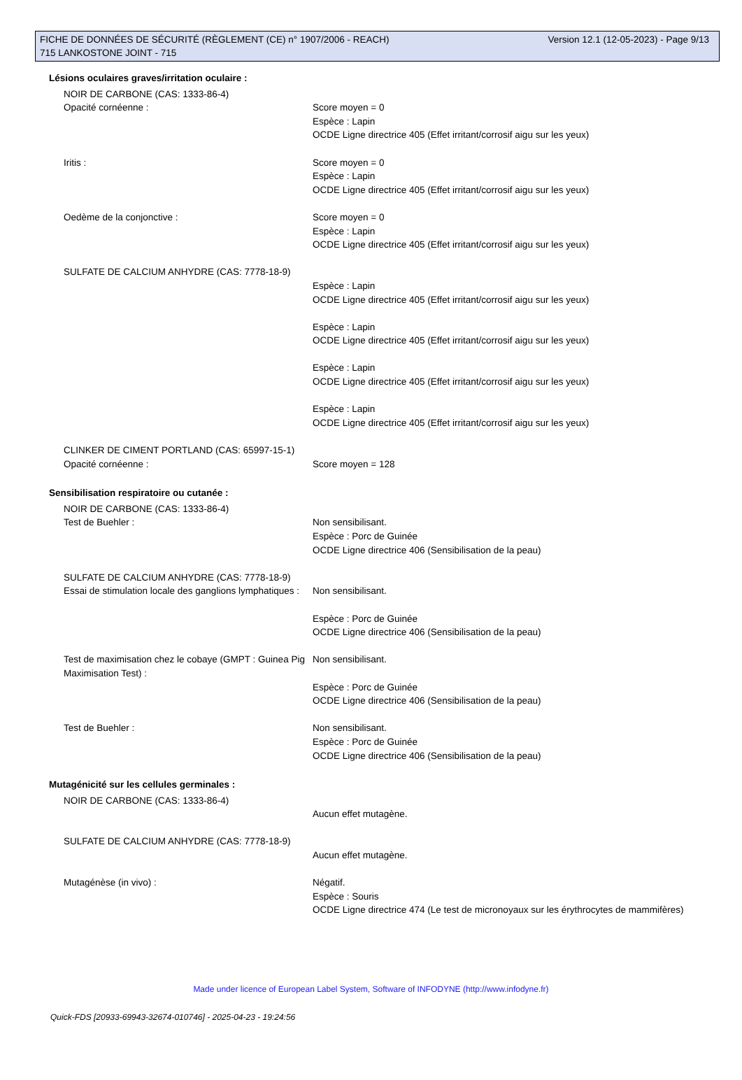Version 12.1 (12-05-2023) - Page 9/13 FICHE DE DONNÉES DE SÉCURITÉ (RÈGLEMENT (CE) n° 1907/2006 - REACH)
715 LANKOSTONE JOINT - 715
Lésions oculaires graves/irritation oculaire :
NOIR DE CARBONE (CAS: 1333-86-4)
Opacité cornéenne : Score moyen = 0
Espèce : Lapin
OCDE Ligne directrice 405 (Effet irritant/corrosif aigu sur les yeux)
Iritis : Score moyen = 0
Espèce : Lapin
OCDE Ligne directrice 405 (Effet irritant/corrosif aigu sur les yeux)
Oedème de la conjonctive : Score moyen = 0
Espèce : Lapin
OCDE Ligne directrice 405 (Effet irritant/corrosif aigu sur les yeux)
SULFATE DE CALCIUM ANHYDRE (CAS: 7778-18-9)
Espèce : Lapin
OCDE Ligne directrice 405 (Effet irritant/corrosif aigu sur les yeux)
Espèce : Lapin
OCDE Ligne directrice 405 (Effet irritant/corrosif aigu sur les yeux)
Espèce : Lapin
OCDE Ligne directrice 405 (Effet irritant/corrosif aigu sur les yeux)
Espèce : Lapin
OCDE Ligne directrice 405 (Effet irritant/corrosif aigu sur les yeux)
CLINKER DE CIMENT PORTLAND (CAS: 65997-15-1)
Opacité cornéenne : Score moyen = 128
Sensibilisation respiratoire ou cutanée :
NOIR DE CARBONE (CAS: 1333-86-4)
Test de Buehler : Non sensibilisant.
Espèce : Porc de Guinée
OCDE Ligne directrice 406 (Sensibilisation de la peau)
SULFATE DE CALCIUM ANHYDRE (CAS: 7778-18-9)
Essai de stimulation locale des ganglions lymphatiques :
Non sensibilisant.
Espèce : Porc de Guinée
OCDE Ligne directrice 406 (Sensibilisation de la peau)
Test de maximisation chez le cobaye (GMPT : Guinea Pig Maximisation Test) :
Non sensibilisant.
Espèce : Porc de Guinée
OCDE Ligne directrice 406 (Sensibilisation de la peau)
Test de Buehler : Non sensibilisant.
Espèce : Porc de Guinée
OCDE Ligne directrice 406 (Sensibilisation de la peau)
Mutagénicité sur les cellules germinales :
NOIR DE CARBONE (CAS: 1333-86-4)
Aucun effet mutagène.
SULFATE DE CALCIUM ANHYDRE (CAS: 7778-18-9)
Aucun effet mutagène.
Mutagénèse (in vivo) : Négatif.
Espèce : Souris
OCDE Ligne directrice 474 (Le test de micronoyaux sur les érythrocytes de mammifères)
Made under licence of European Label System, Software of INFODYNE (http://www.infodyne.fr)
Quick-FDS [20933-69943-32674-010746] - 2025-04-23 - 19:24:56